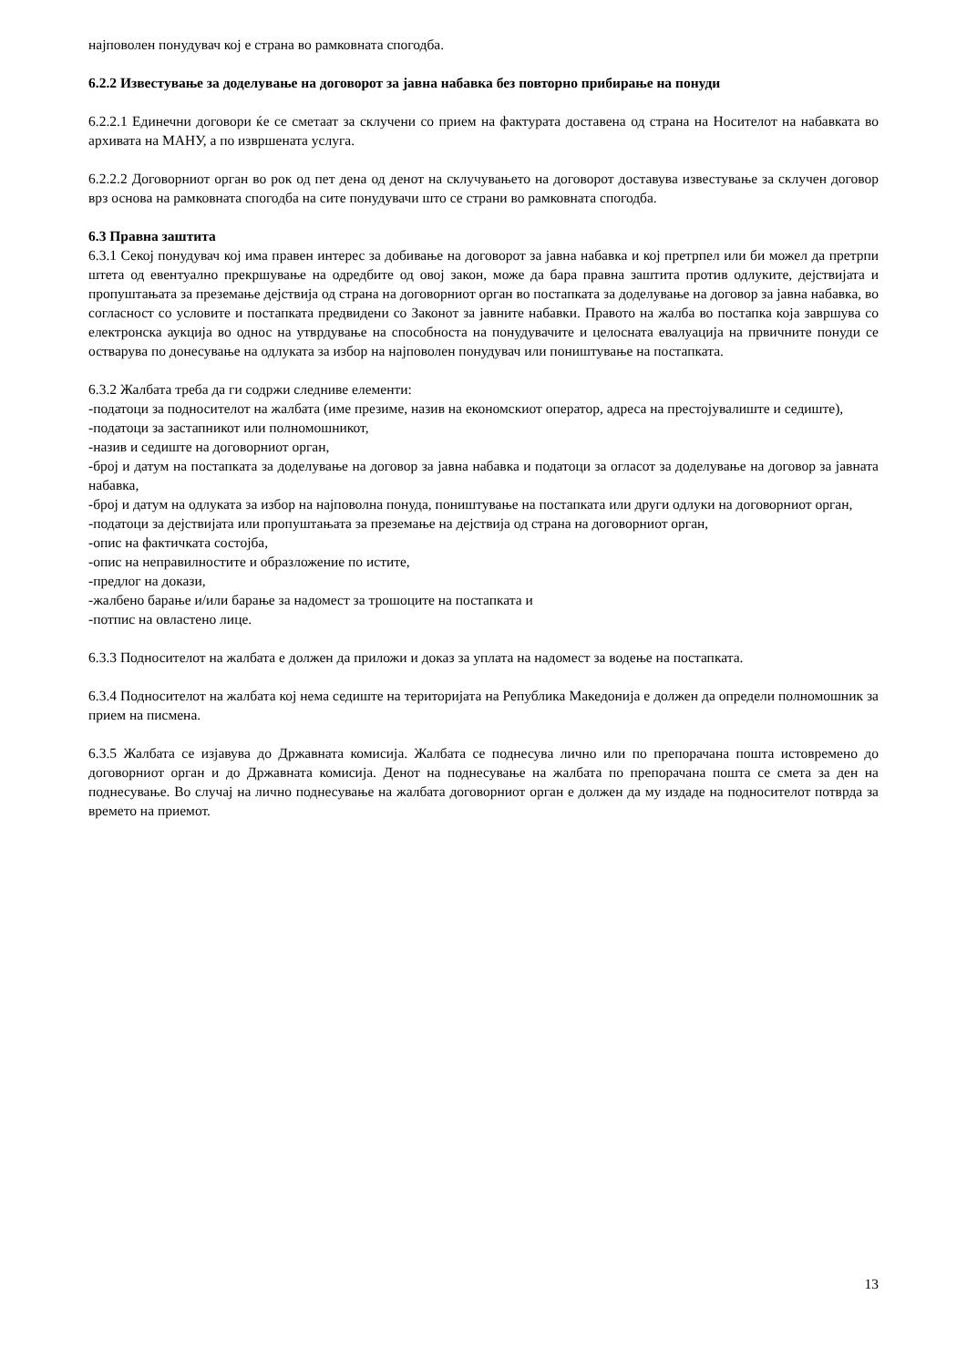најповолен понудувач кој е страна во рамковната спогодба.
6.2.2 Известување за доделување на договорот за јавна набавка без повторно прибирање на понуди
6.2.2.1 Единечни договори ќе се сметаат за склучени со прием на фактурата доставена од страна на Носителот на набавката во архивата на МАНУ, а по извршената услуга.
6.2.2.2 Договорниот орган во рок од пет дена од денот на склучувањето на договорот доставува известување за склучен договор врз основа на рамковната спогодба на сите понудувачи што се страни во рамковната спогодба.
6.3 Правна заштита
6.3.1 Секој понудувач кој има правен интерес за добивање на договорот за јавна набавка и кој претрпел или би можел да претрпи штета од евентуално прекршување на одредбите од овој закон, може да бара правна заштита против одлуките, дејствијата и пропуштањата за преземање дејствија од страна на договорниот орган во постапката за доделување на договор за јавна набавка, во согласност со условите и постапката предвидени со Законот за јавните набавки. Правото на жалба во постапка која завршува со електронска аукција во однос на утврдување на способноста на понудувачите и целосната евалуација на првичните понуди се остварува по донесување на одлуката за избор на најповолен понудувач или поништување на постапката.
6.3.2 Жалбата треба да ги содржи следниве елементи:
-податоци за подносителот на жалбата (име презиме, назив на економскиот оператор, адреса на престојувалиште и седиште),
-податоци за застапникот или полномошникот,
-назив и седиште на договорниот орган,
-број и датум на постапката за доделување на договор за јавна набавка и податоци за огласот за доделување на договор за јавната набавка,
-број и датум на одлуката за избор на најповолна понуда, поништување на постапката или други одлуки на договорниот орган,
-податоци за дејствијата или пропуштањата за преземање на дејствија од страна на договорниот орган,
-опис на фактичката состојба,
-опис на неправилностите и образложение по истите,
-предлог на докази,
-жалбено барање и/или барање за надомест за трошоците на постапката и
-потпис на овластено лице.
6.3.3 Подносителот на жалбата е должен да приложи и доказ за уплата на надомест за водење на постапката.
6.3.4 Подносителот на жалбата кој нема седиште на територијата на Република Македонија е должен да определи полномошник за прием на писмена.
6.3.5 Жалбата се изјавува до Државната комисија. Жалбата се поднесува лично или по препорачана пошта истовремено до договорниот орган и до Државната комисија. Денот на поднесување на жалбата по препорачана пошта се смета за ден на поднесување. Во случај на лично поднесување на жалбата договорниот орган е должен да му издаде на подносителот потврда за времето на приемот.
13